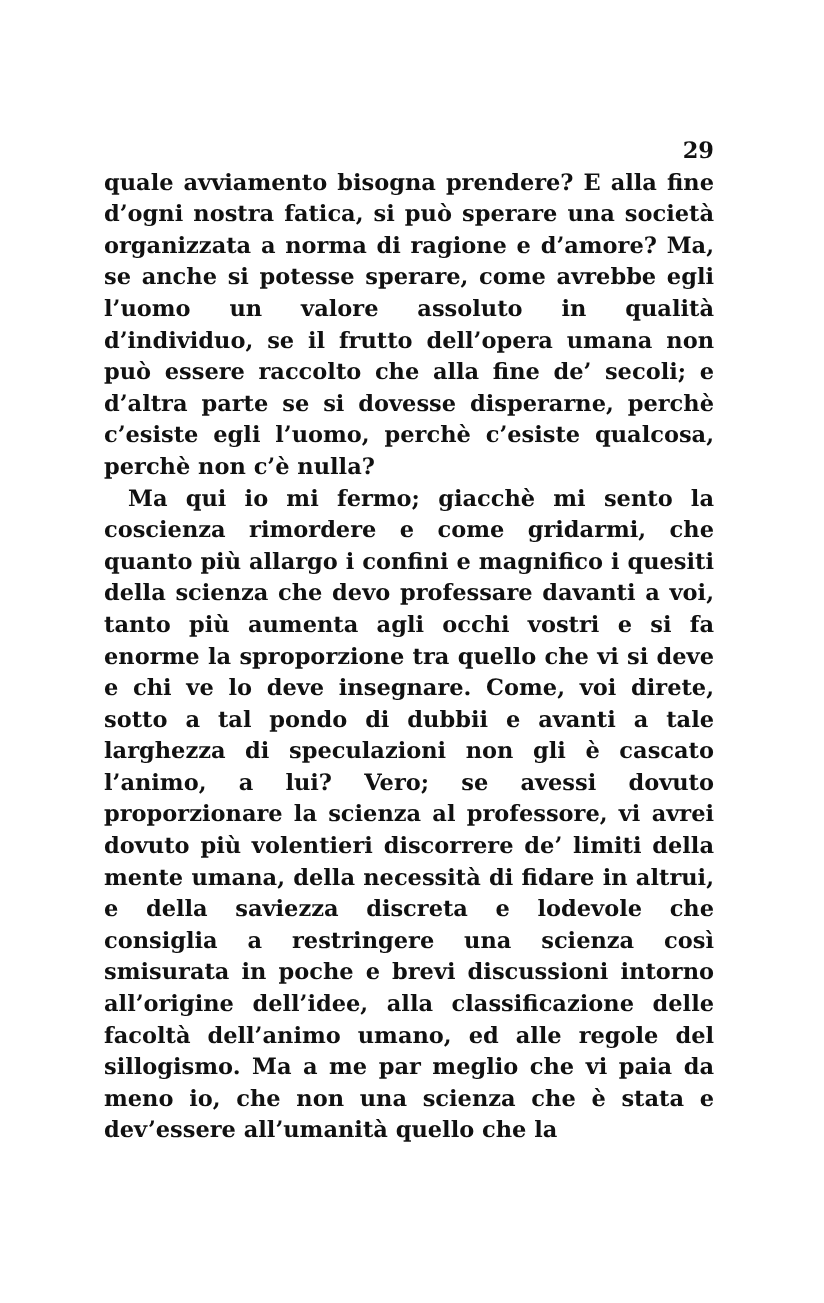29
quale avviamento bisogna prendere? E alla fine d’ogni nostra fatica, si può sperare una società organizzata a norma di ragione e d’amore? Ma, se anche si potesse sperare, come avrebbe egli l’uomo un valore assoluto in qualità d’individuo, se il frutto dell’opera umana non può essere raccolto che alla fine de’ secoli; e d’altra parte se si dovesse disperarne, perchè c’esiste egli l’uomo, perchè c’esiste qualcosa, perchè non c’è nulla?
Ma qui io mi fermo; giacchè mi sento la coscienza rimordere e come gridarmi, che quanto più allargo i confini e magnifico i quesiti della scienza che devo professare davanti a voi, tanto più aumenta agli occhi vostri e si fa enorme la sproporzione tra quello che vi si deve e chi ve lo deve insegnare. Come, voi direte, sotto a tal pondo di dubbii e avanti a tale larghezza di speculazioni non gli è cascato l’animo, a lui? Vero; se avessi dovuto proporzionare la scienza al professore, vi avrei dovuto più volentieri discorrere de’ limiti della mente umana, della necessità di fidare in altrui, e della saviezza discreta e lodevole che consiglia a restringere una scienza così smisurata in poche e brevi discussioni intorno all’origine dell’idee, alla classificazione delle facoltà dell’animo umano, ed alle regole del sillogismo. Ma a me par meglio che vi paia da meno io, che non una scienza che è stata e dev’essere all’umanità quello che la